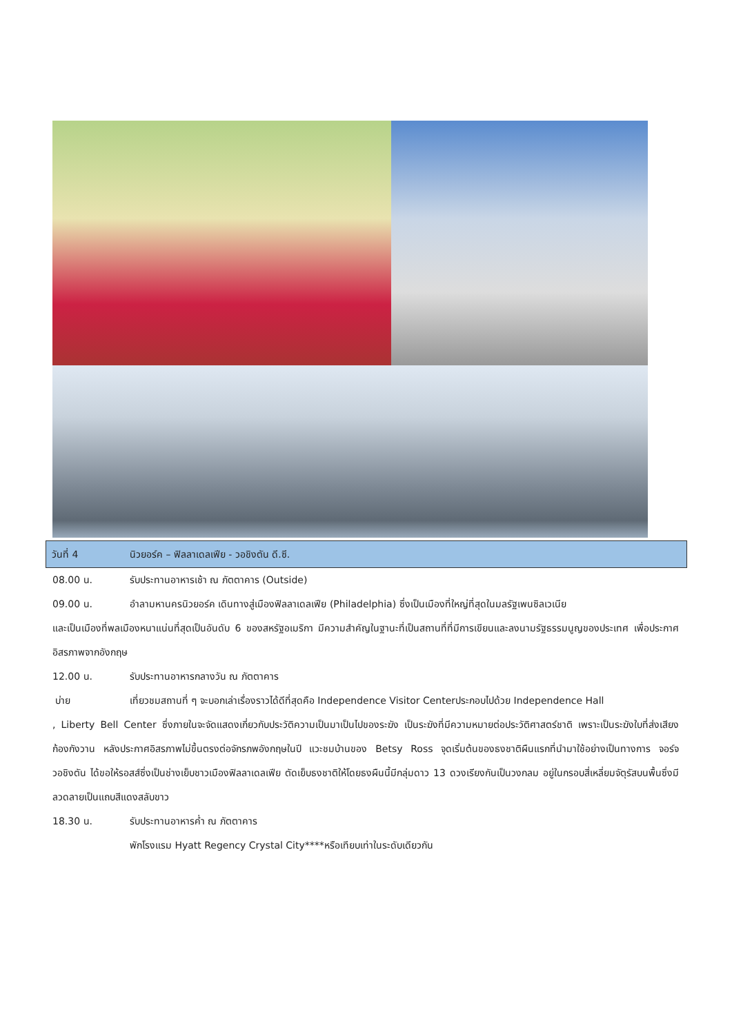วันที่ 4 นิวยอร์ค – ฟิลลาเดลเฟีย - วอชิงตัน ดี.ซี.
08.00 น. รับประทานอาหารเช้า ณ ภัตตาคาร (Outside)
09.00 น. อำลามหานครนิวยอร์ค เดินทางสู่เมืองฟิลลาเดลเฟีย (Philadelphia) ซึ่งเป็นเมืองที่ใหญ่ที่สุดในมลรัฐเพนซิลเวเนีย
และเป็นเมืองที่พลเมืองหนาแน่นที่สุดเป็นอันดับ 6 ของสหรัฐอเมริกา มีความสำคัญในฐานะที่เป็นสถานที่ที่มีการเขียนและลงนามรัฐธรรมนูญของประเทศ เพื่อประกาศอิสรภาพจากอังกฤษ
12.00 น. รับประทานอาหารกลางวัน ณ ภัตตาคาร
บ่าย เที่ยวชมสถานที่ ๆ จะบอกเล่าเรื่องราวได้ดีที่สุดคือ Independence Visitor Centerประกอบไปด้วย Independence Hall
, Liberty Bell Center ซึ่งภายในจะจัดแสดงเกี่ยวกับประวัติความเป็นมาเป็นไปของระฆัง เป็นระฆังที่มีความหมายต่อประวัติศาสตร์ชาติ เพราะเป็นระฆังใบที่ส่งเสียงก้องกังวาน หลังประกาศอิสรภาพไม่ขึ้นตรงต่อจักรภพอังกฤษในปี แวะชมบ้านของ Betsy Ross จุดเริ่มต้นของธงชาติผืนแรกที่นำมาใช้อย่างเป็นทางการ จอร์จ วอชิงตัน ได้ขอให้รอสส์ซึ่งเป็นช่างเย็บชาวเมืองฟิลลาเดลเฟีย ตัดเย็บธงชาติให้โดยธงผืนนี้มีกลุ่มดาว 13 ดวงเรียงกันเป็นวงกลม อยู่ในกรอบสี่เหลี่ยมจัตุรัสบนพื้นซึ่งมีลวดลายเป็นแถบสีแดงสลับขาว
18.30 น. รับประทานอาหารค่ำ ณ ภัตตาคาร
พักโรงแรม Hyatt Regency Crystal City****หรือเทียบเท่าในระดับเดียวกัน